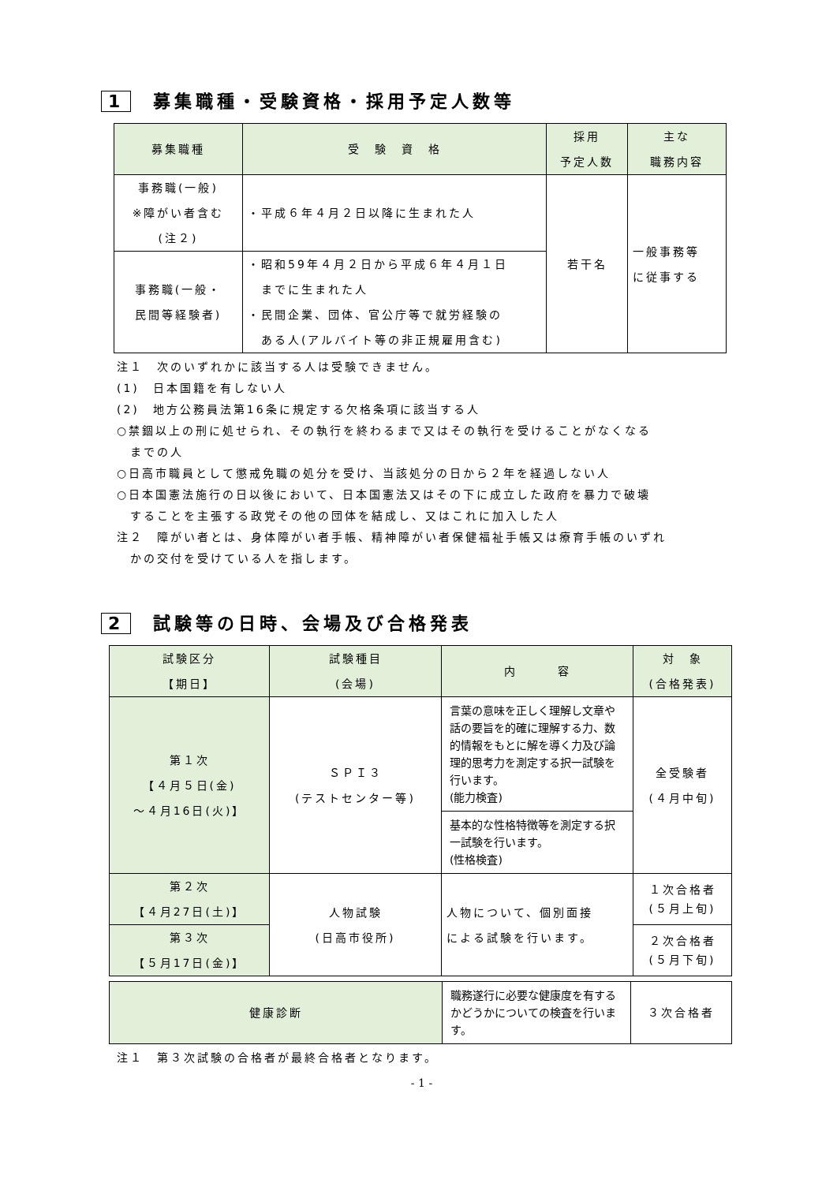1 募集職種・受験資格・採用予定人数等
| 募集職種 | 受 験 資 格 | 採用 予定人数 | 主な 職務内容 |
| --- | --- | --- | --- |
| 事務職(一般) ※障がい者含む (注２) | ・平成６年４月２日以降に生まれた人 | 若干名 | 一般事務等 に従事する |
| 事務職(一般・ 民間等経験者) | ・昭和59年４月２日から平成６年４月１日 までに生まれた人 ・民間企業、団体、官公庁等で就労経験の ある人(アルバイト等の非正規雇用含む) | | |
注１　次のいずれかに該当する人は受験できません。
(1)　日本国籍を有しない人
(2)　地方公務員法第16条に規定する欠格条項に該当する人
○禁錮以上の刑に処せられ、その執行を終わるまで又はその執行を受けることがなくなる
　までの人
○日高市職員として懲戒免職の処分を受け、当該処分の日から２年を経過しない人
○日本国憲法施行の日以後において、日本国憲法又はその下に成立した政府を暴力で破壊
　することを主張する政党その他の団体を結成し、又はこれに加入した人
注２　障がい者とは、身体障がい者手帳、精神障がい者保健福祉手帳又は療育手帳のいずれ
　かの交付を受けている人を指します。
2 試験等の日時、会場及び合格発表
| 試験区分 【期日】 | 試験種目 (会場) | 内 容 | 対 象 (合格発表) |
| --- | --- | --- | --- |
| 第１次 【４月５日(金) ～４月16日(火)】 | ＳＰＩ３ (テストセンター等) | 言葉の意味を正しく理解し文章や話の要旨を的確に理解する力、数的情報をもとに解を導く力及び論理的思考力を測定する択一試験を行います。 (能力検査) | 全受験者 (４月中旬) |
| | | 基本的な性格特徴等を測定する択一試験を行います。 (性格検査) | |
| 第２次 【４月27日(土)】 | 人物試験 (日高市役所) | 人物について、個別面接 による試験を行います。 | １次合格者 (５月上旬) |
| 第３次 【５月17日(金)】 | | | ２次合格者 (５月下旬) |
| 健康診断 | 職務遂行に必要な健康度を有するかどうかについての検査を行います。 | ３次合格者 |
注１　第３次試験の合格者が最終合格者となります。
- 1 -